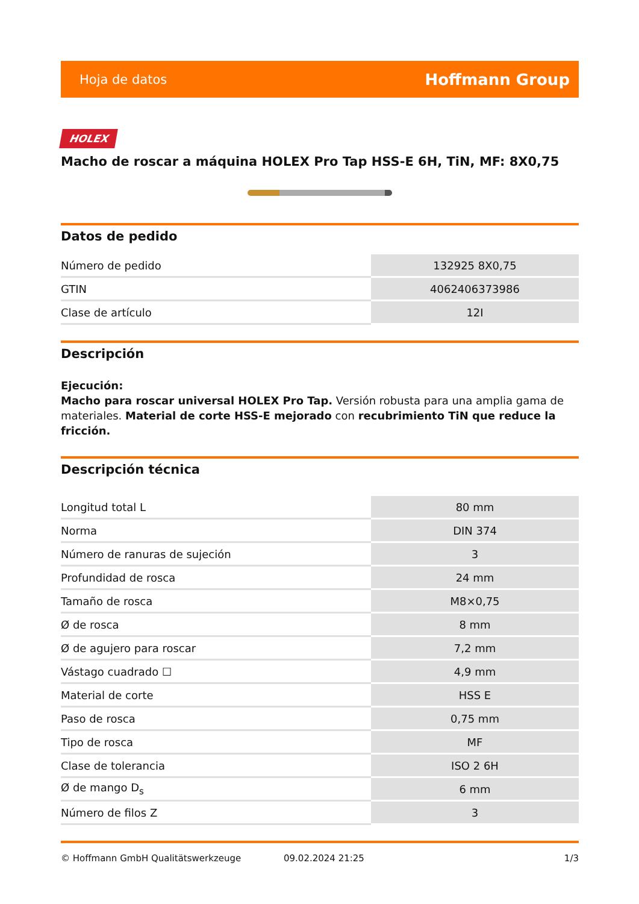Hoja de datos Hoffmann Group
HOLEX
Macho de roscar a máquina HOLEX Pro Tap HSS-E 6H, TiN, MF: 8X0,75
Datos de pedido
| Número de pedido | 132925 8X0,75 |
| GTIN | 4062406373986 |
| Clase de artículo | 12I |
Descripción
Ejecución:
Macho para roscar universal HOLEX Pro Tap. Versión robusta para una amplia gama de materiales. Material de corte HSS-E mejorado con recubrimiento TiN que reduce la fricción.
Descripción técnica
| Longitud total L | 80 mm |
| Norma | DIN 374 |
| Número de ranuras de sujeción | 3 |
| Profundidad de rosca | 24 mm |
| Tamaño de rosca | M8×0,75 |
| Ø de rosca | 8 mm |
| Ø de agujero para roscar | 7,2 mm |
| Vástago cuadrado ☐ | 4,9 mm |
| Material de corte | HSS E |
| Paso de rosca | 0,75 mm |
| Tipo de rosca | MF |
| Clase de tolerancia | ISO 2 6H |
| Ø de mango D<sub>s</sub> | 6 mm |
| Número de filos Z | 3 |
© Hoffmann GmbH Qualitätswerkzeuge 09.02.2024 21:25 1/3